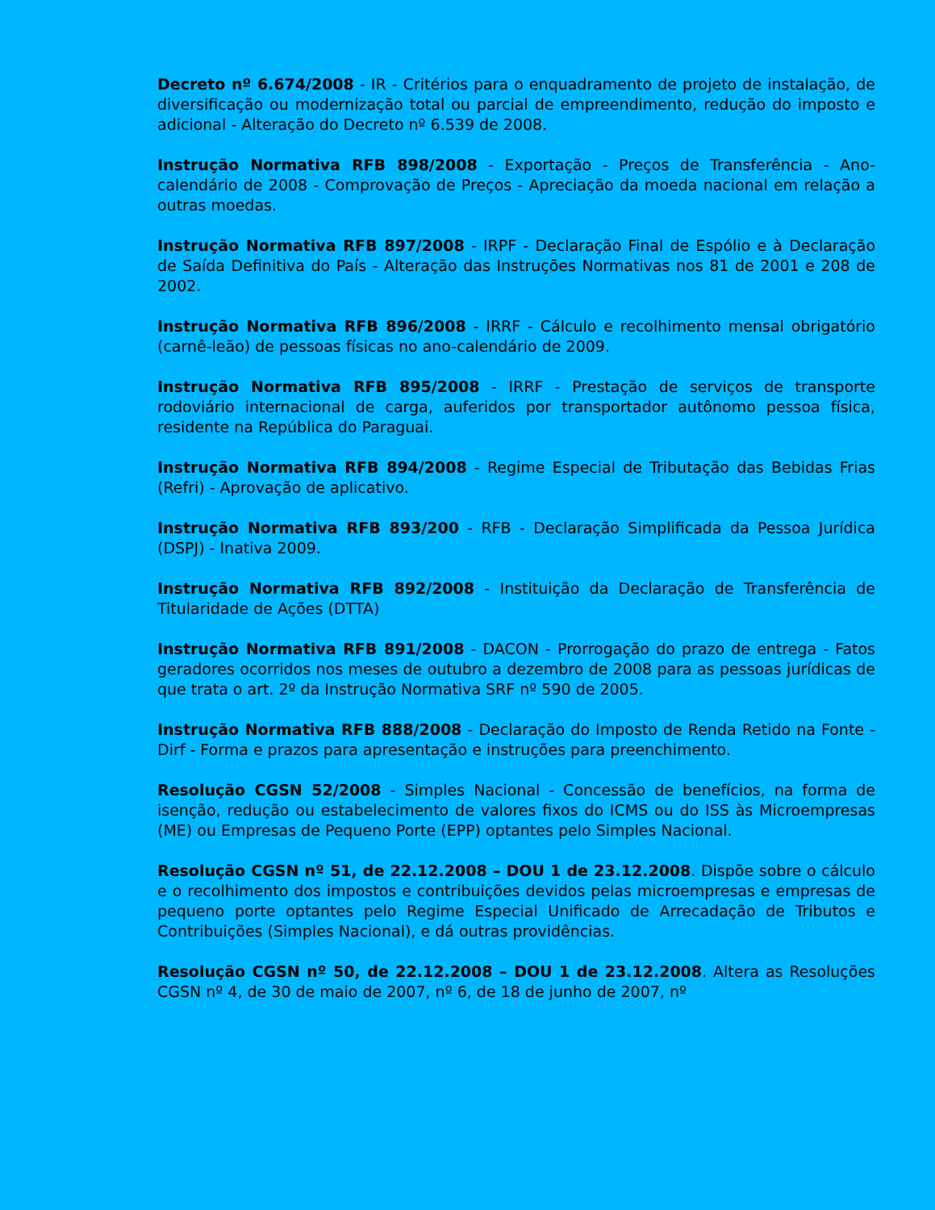Decreto nº 6.674/2008 - IR - Critérios para o enquadramento de projeto de instalação, de diversificação ou modernização total ou parcial de empreendimento, redução do imposto e adicional - Alteração do Decreto nº 6.539 de 2008.
Instrução Normativa RFB 898/2008 - Exportação - Preços de Transferência - Ano-calendário de 2008 - Comprovação de Preços - Apreciação da moeda nacional em relação a outras moedas.
Instrução Normativa RFB 897/2008 - IRPF - Declaração Final de Espólio e à Declaração de Saída Definitiva do País - Alteração das Instruções Normativas nos 81 de 2001 e 208 de 2002.
Instrução Normativa RFB 896/2008 - IRRF - Cálculo e recolhimento mensal obrigatório (carnê-leão) de pessoas físicas no ano-calendário de 2009.
Instrução Normativa RFB 895/2008 - IRRF - Prestação de serviços de transporte rodoviário internacional de carga, auferidos por transportador autônomo pessoa física, residente na República do Paraguai.
Instrução Normativa RFB 894/2008 - Regime Especial de Tributação das Bebidas Frias (Refri) - Aprovação de aplicativo.
Instrução Normativa RFB 893/200 - RFB - Declaração Simplificada da Pessoa Jurídica (DSPJ) - Inativa 2009.
Instrução Normativa RFB 892/2008 - Instituição da Declaração de Transferência de Titularidade de Ações (DTTA)
Instrução Normativa RFB 891/2008 - DACON - Prorrogação do prazo de entrega - Fatos geradores ocorridos nos meses de outubro a dezembro de 2008 para as pessoas jurídicas de que trata o art. 2º da Instrução Normativa SRF nº 590 de 2005.
Instrução Normativa RFB 888/2008 - Declaração do Imposto de Renda Retido na Fonte - Dirf - Forma e prazos para apresentação e instruções para preenchimento.
Resolução CGSN 52/2008 - Simples Nacional - Concessão de benefícios, na forma de isenção, redução ou estabelecimento de valores fixos do ICMS ou do ISS às Microempresas (ME) ou Empresas de Pequeno Porte (EPP) optantes pelo Simples Nacional.
Resolução CGSN nº 51, de 22.12.2008 – DOU 1 de 23.12.2008. Dispõe sobre o cálculo e o recolhimento dos impostos e contribuições devidos pelas microempresas e empresas de pequeno porte optantes pelo Regime Especial Unificado de Arrecadação de Tributos e Contribuições (Simples Nacional), e dá outras providências.
Resolução CGSN nº 50, de 22.12.2008 – DOU 1 de 23.12.2008. Altera as Resoluções CGSN nº 4, de 30 de maio de 2007, nº 6, de 18 de junho de 2007, nº